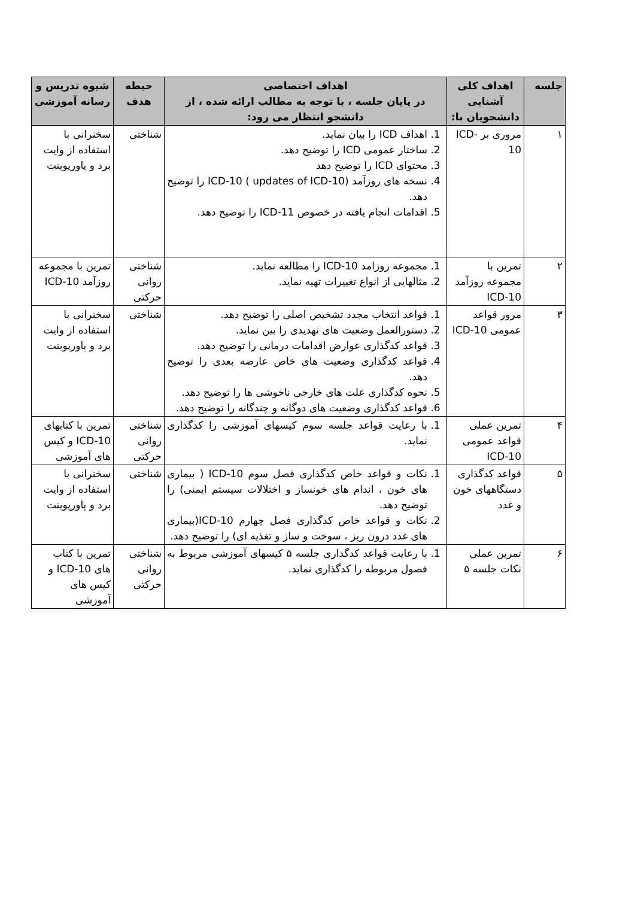| جلسه | اهداف کلی آشنایی دانشجویان با: | اهداف اختصاصی در پایان جلسه ، با توجه به مطالب ارائه شده ، از دانشجو انتظار می رود: | حیطه هدف | شیوه تدریس و رسانه آموزشی |
| --- | --- | --- | --- | --- |
| ۱ | مروری بر ICD-10 | 1. اهداف ICD را بیان نماید. 2. ساختار عمومی ICD را توضیح دهد. 3. محتوای ICD را توضیح دهد 4. نسخه های روزآمد ICD-10 ( updates of ICD-10) را توضیح دهد. 5. اقدامات انجام یافته در خصوص ICD-11 را توضیح دهد. | شناختی | سخنرانی با استفاده از وایت برد و پاورپوینت |
| ۲ | تمرین با مجموعه روزآمد ICD-10 | 1. مجموعه روزامد ICD-10 را مطالعه نماید. 2. مثالهایی از انواع تغییرات تهیه نماید. | شناختی روانی حرکتی | تمرین با مجموعه روزآمد ICD-10 |
| ۳ | مرور قواعد عمومی ICD-10 | 1. قواعد انتخاب مجدد تشخیص اصلی را توضیح دهد. 2. دستورالعمل وضعیت های تهدیدی را بین نماید. 3. قواعد کدگذاری عوارض اقدامات درمانی را توضیح دهد. 4. قواعد کدگذاری وضعیت های خاص عارضه بعدی را توضیح دهد. 5. نحوه کدگذاری علت های خارجی ناخوشی ها را توضیح دهد. 6. قواعد کدگذاری وضعیت های دوگانه و چندگانه را توضیح دهد. | شناختی | سخنرانی با استفاده از وایت برد و پاورپوینت |
| ۴ | تمرین عملی قواعد عمومی ICD-10 | 1. با رعایت قواعد جلسه سوم کیسهای آموزشی را کدگذاری نماید. | شناختی روانی حرکتی | تمرین با کتابهای ICD-10 و کیس های آموزشی |
| ۵ | قواعد کدگذاری دستگاههای خون و غدد | 1. نکات و قواعد خاص کدگذاری فصل سوم ICD-10 ( بیماری های خون ، اندام های خونساز و اختلالات سیستم ایمنی) را توضیح دهد. 2. نکات و قواعد خاص کدگذاری فصل چهارم ICD-10(بیماری های غدد درون ریز ، سوخت و ساز و تغذیه ای) را توضیح دهد. | شناختی | سخنرانی با استفاده از وایت برد و پاورپوینت |
| ۶ | تمرین عملی نکات جلسه ۵ | 1. با رعایت قواعد کدگذاری جلسه ۵ کیسهای آموزشی مربوط به فصول مربوطه را کدگذاری نماید. | شناختی روانی حرکتی | تمرین با کتاب های ICD-10 و کیس های آموزشی |